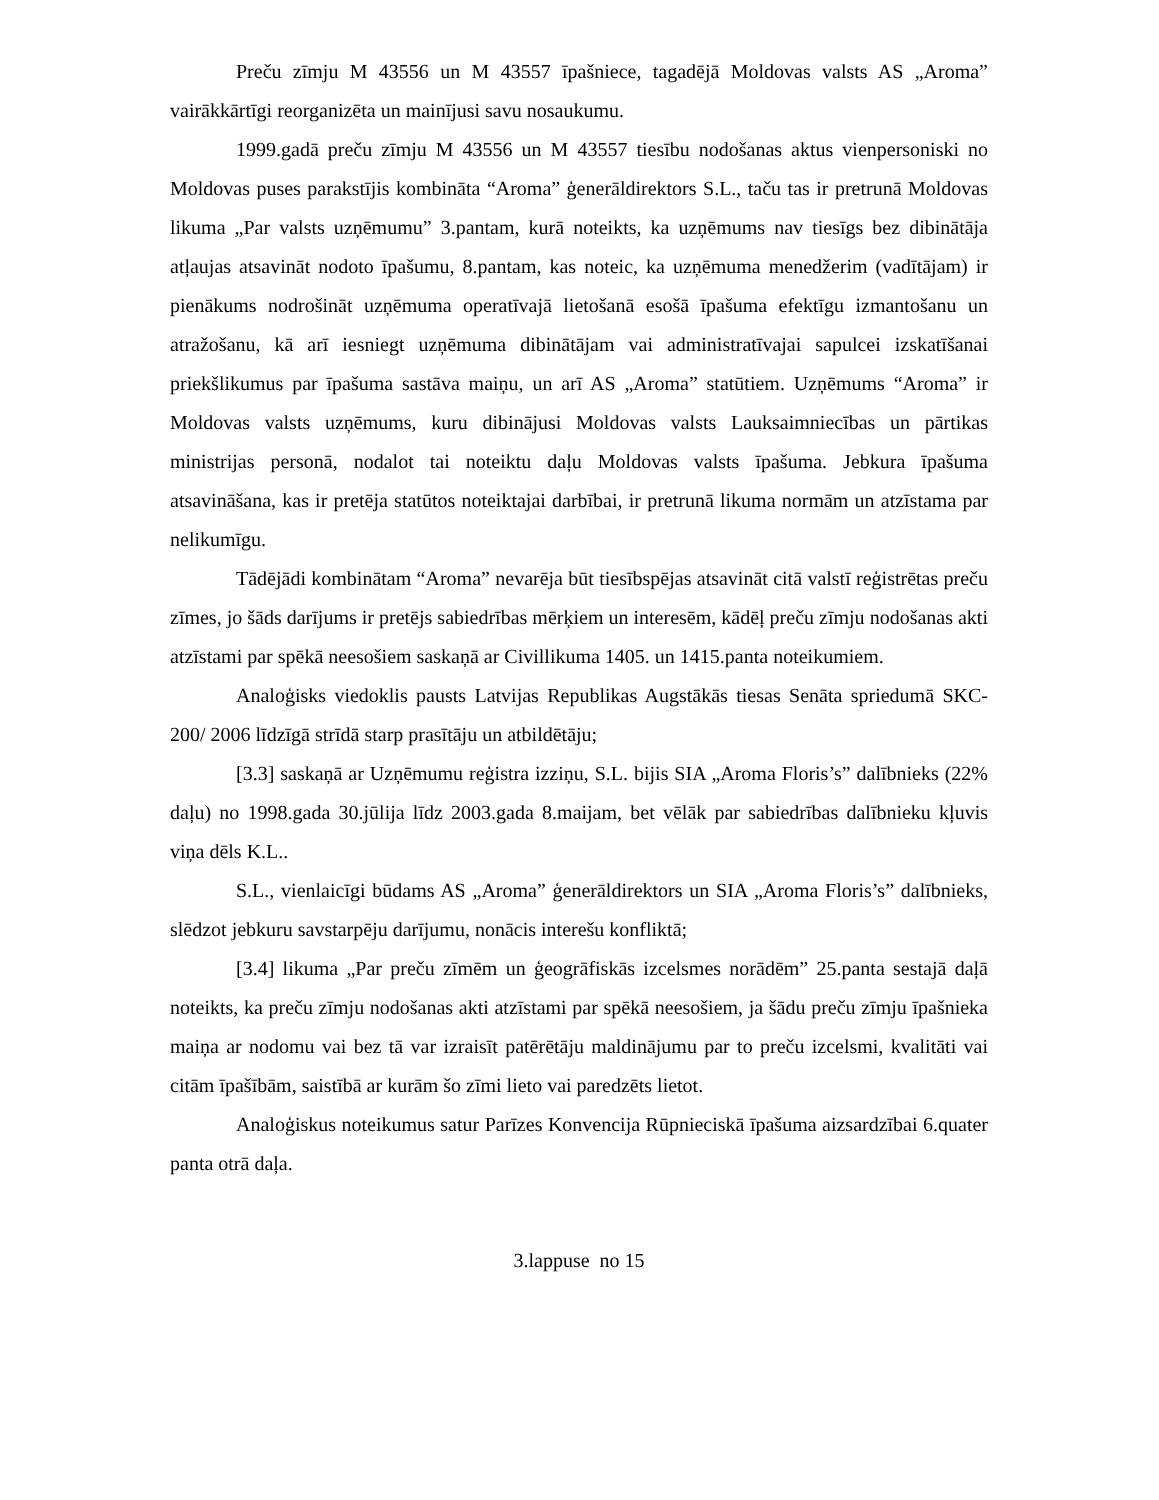Preču zīmju M 43556 un M 43557 īpašniece, tagadējā Moldovas valsts AS „Aroma” vairākkārtīgi reorganizēta un mainījusi savu nosaukumu.
1999.gadā preču zīmju M 43556 un M 43557 tiesību nodošanas aktus vienpersoniski no Moldovas puses parakstījis kombināta “Aroma” ģenerāldirektors S.L., taču tas ir pretrunā Moldovas likuma „Par valsts uzņēmumu” 3.pantam, kurā noteikts, ka uzņēmums nav tiesīgs bez dibinātāja atļaujas atsavināt nodoto īpašumu, 8.pantam, kas noteic, ka uzņēmuma menedžerim (vadītājam) ir pienākums nodrošināt uzņēmuma operatīvajā lietošanā esošā īpašuma efektīgu izmantošanu un atražošanu, kā arī iesniegt uzņēmuma dibinātājam vai administratīvajai sapulcei izskatīšanai priekšlikumus par īpašuma sastāva maiņu, un arī AS „Aroma” statūtiem. Uzņēmums “Aroma” ir Moldovas valsts uzņēmums, kuru dibinājusi Moldovas valsts Lauksaimniecības un pārtikas ministrijas personā, nodalot tai noteiktu daļu Moldovas valsts īpašuma. Jebkura īpašuma atsavināšana, kas ir pretēja statūtos noteiktajai darbībai, ir pretrunā likuma normām un atzīstama par nelikumīgu.
Tādējādi kombinātam “Aroma” nevarēja būt tiesībspējas atsavināt citā valstī reģistrētas preču zīmes, jo šāds darījums ir pretējs sabiedrības mērķiem un interesēm, kādēļ preču zīmju nodošanas akti atzīstami par spēkā neesošiem saskaņā ar Civillikuma 1405. un 1415.panta noteikumiem.
Analoģisks viedoklis pausts Latvijas Republikas Augstākās tiesas Senāta spriedumā SKC-200/ 2006 līdzīgā strīdā starp prasītāju un atbildētāju;
[3.3] saskaņā ar Uzņēmumu reģistra izziņu, S.L. bijis SIA „Aroma Floris’s” dalībnieks (22% daļu) no 1998.gada 30.jūlija līdz 2003.gada 8.maijam, bet vēlāk par sabiedrības dalībnieku kļuvis viņa dēls K.L..
S.L., vienlaicīgi būdams AS „Aroma” ģenerāldirektors un SIA „Aroma Floris’s” dalībnieks, slēdzot jebkuru savstarpēju darījumu, nonācis interešu konfliktā;
[3.4] likuma „Par preču zīmēm un ģeogrāfiskās izcelsmes norādēm” 25.panta sestajā daļā noteikts, ka preču zīmju nodošanas akti atzīstami par spēkā neesošiem, ja šādu preču zīmju īpašnieka maiņa ar nodomu vai bez tā var izraisīt patērētāju maldinājumu par to preču izcelsmi, kvalitāti vai citām īpašībām, saistībā ar kurām šo zīmi lieto vai paredzēts lietot.
Analoģiskus noteikumus satur Parīzes Konvencija Rūpnieciskā īpašuma aizsardzībai 6.quater panta otrā daļa.
3.lappuse no 15